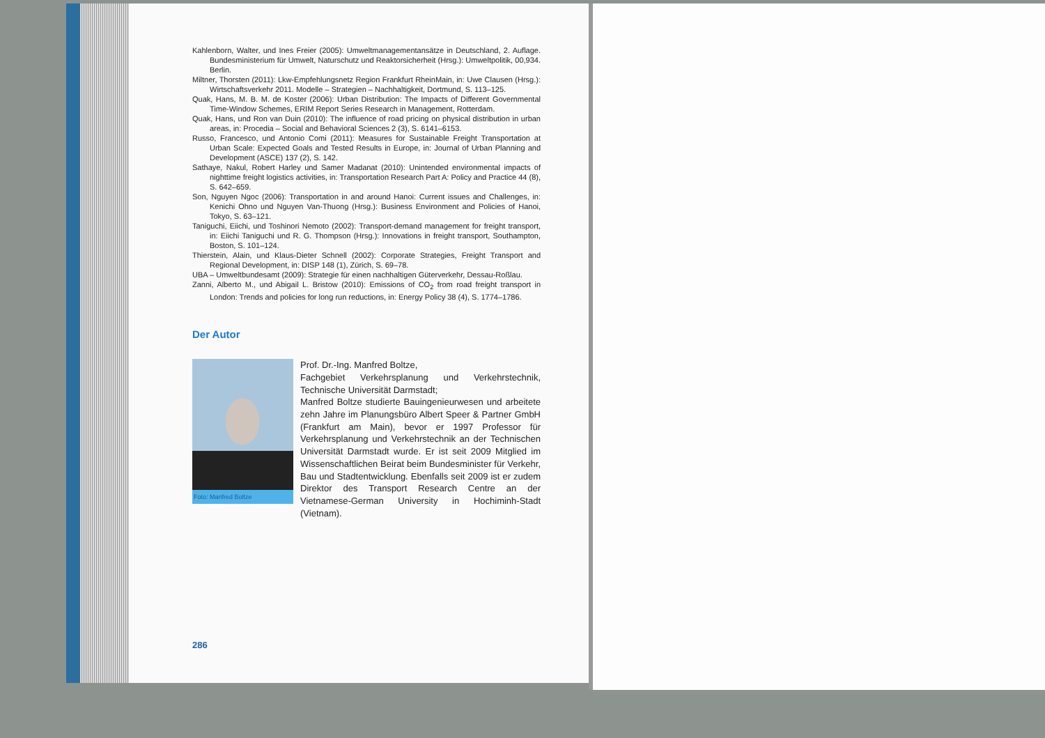Kahlenborn, Walter, und Ines Freier (2005): Umweltmanagementansätze in Deutschland, 2. Auflage. Bundesministerium für Umwelt, Naturschutz und Reaktorsicherheit (Hrsg.): Umweltpolitik, 00,934. Berlin.
Miltner, Thorsten (2011): Lkw-Empfehlungsnetz Region Frankfurt RheinMain, in: Uwe Clausen (Hrsg.): Wirtschaftsverkehr 2011. Modelle – Strategien – Nachhaltigkeit, Dortmund, S. 113–125.
Quak, Hans, M. B. M. de Koster (2006): Urban Distribution: The Impacts of Different Governmental Time-Window Schemes, ERIM Report Series Research in Management, Rotterdam.
Quak, Hans, und Ron van Duin (2010): The influence of road pricing on physical distribution in urban areas, in: Procedia – Social and Behavioral Sciences 2 (3), S. 6141–6153.
Russo, Francesco, und Antonio Comi (2011): Measures for Sustainable Freight Transportation at Urban Scale: Expected Goals and Tested Results in Europe, in: Journal of Urban Planning and Development (ASCE) 137 (2), S. 142.
Sathaye, Nakul, Robert Harley und Samer Madanat (2010): Unintended environmental impacts of nighttime freight logistics activities, in: Transportation Research Part A: Policy and Practice 44 (8), S. 642–659.
Son, Nguyen Ngoc (2006): Transportation in and around Hanoi: Current issues and Challenges, in: Kenichi Ohno und Nguyen Van-Thuong (Hrsg.): Business Environment and Policies of Hanoi, Tokyo, S. 63–121.
Taniguchi, Eiichi, und Toshinori Nemoto (2002): Transport-demand management for freight transport, in: Eiichi Taniguchi und R. G. Thompson (Hrsg.): Innovations in freight transport, Southampton, Boston, S. 101–124.
Thierstein, Alain, und Klaus-Dieter Schnell (2002): Corporate Strategies, Freight Transport and Regional Development, in: DISP 148 (1), Zürich, S. 69–78.
UBA – Umweltbundesamt (2009): Strategie für einen nachhaltigen Güterverkehr, Dessau-Roßlau.
Zanni, Alberto M., und Abigail L. Bristow (2010): Emissions of CO<sub>2</sub> from road freight transport in London: Trends and policies for long run reductions, in: Energy Policy 38 (4), S. 1774–1786.
Der Autor
Foto: Manfred Boltze
Prof. Dr.-Ing. Manfred Boltze,
Fachgebiet Verkehrsplanung und Verkehrstechnik, Technische Universität Darmstadt;
Manfred Boltze studierte Bauingenieurwesen und arbeitete zehn Jahre im Planungsbüro Albert Speer & Partner GmbH (Frankfurt am Main), bevor er 1997 Professor für Verkehrsplanung und Verkehrstechnik an der Technischen Universität Darmstadt wurde. Er ist seit 2009 Mitglied im Wissenschaftlichen Beirat beim Bundesminister für Verkehr, Bau und Stadtentwicklung. Ebenfalls seit 2009 ist er zudem Direktor des Transport Research Centre an der Vietnamese-German University in Hochiminh-Stadt (Vietnam).
286